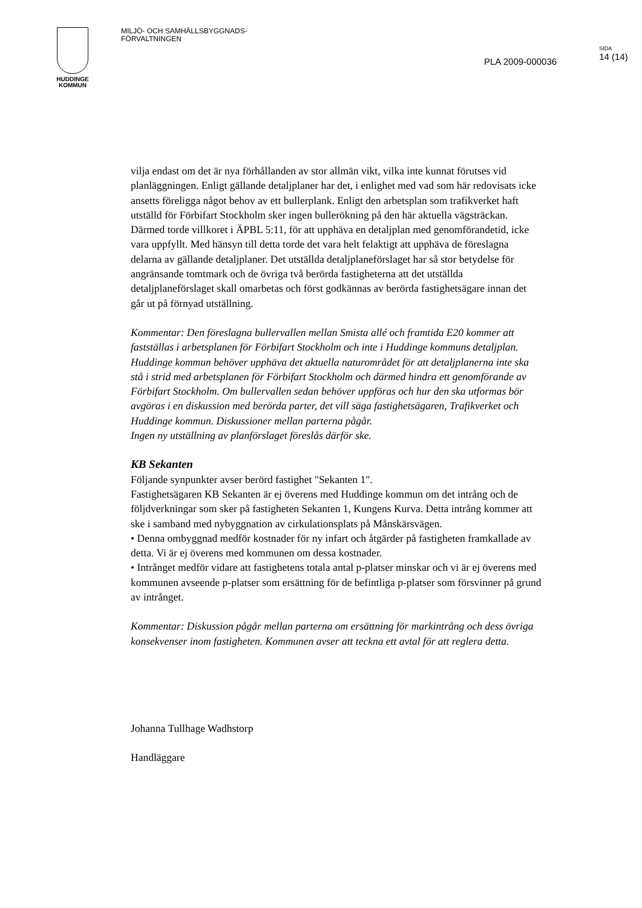HUDDINGE
KOMMUN
MILJÖ- OCH SAMHÄLLSBYGGNADS-
FÖRVALTNINGEN
PLA 2009-000036
SIDA
14 (14)
vilja endast om det är nya förhållanden av stor allmän vikt, vilka inte kunnat förutses vid planläggningen. Enligt gällande detaljplaner har det, i enlighet med vad som här redovisats icke ansetts föreligga något behov av ett bullerplank. Enligt den arbetsplan som trafikverket haft utställd för Förbifart Stockholm sker ingen bullerökning på den här aktuella vägsträckan. Därmed torde villkoret i ÄPBL 5:11, för att upphäva en detaljplan med genomförandetid, icke vara uppfyllt. Med hänsyn till detta torde det vara helt felaktigt att upphäva de föreslagna delarna av gällande detaljplaner. Det utställda detaljplaneförslaget har så stor betydelse för angränsande tomtmark och de övriga två berörda fastigheterna att det utställda detaljplaneförslaget skall omarbetas och först godkännas av berörda fastighetsägare innan det går ut på förnyad utställning.
Kommentar: Den föreslagna bullervallen mellan Smista allé och framtida E20 kommer att fastställas i arbetsplanen för Förbifart Stockholm och inte i Huddinge kommuns detaljplan. Huddinge kommun behöver upphäva det aktuella naturområdet för att detaljplanerna inte ska stå i strid med arbetsplanen för Förbifart Stockholm och därmed hindra ett genomförande av Förbifart Stockholm. Om bullervallen sedan behöver uppföras och hur den ska utformas bör avgöras i en diskussion med berörda parter, det vill säga fastighetsägaren, Trafikverket och Huddinge kommun. Diskussioner mellan parterna pågår.
Ingen ny utställning av planförslaget föreslås därför ske.
KB Sekanten
Följande synpunkter avser berörd fastighet "Sekanten 1".
Fastighetsägaren KB Sekanten är ej överens med Huddinge kommun om det intrång och de följdverkningar som sker på fastigheten Sekanten 1, Kungens Kurva. Detta intrång kommer att ske i samband med nybyggnation av cirkulationsplats på Månskärsvägen.
• Denna ombyggnad medför kostnader för ny infart och åtgärder på fastigheten framkallade av detta. Vi är ej överens med kommunen om dessa kostnader.
• Intrånget medför vidare att fastighetens totala antal p-platser minskar och vi är ej överens med kommunen avseende p-platser som ersättning för de befintliga p-platser som försvinner på grund av intrånget.
Kommentar: Diskussion pågår mellan parterna om ersättning för markintrång och dess övriga konsekvenser inom fastigheten. Kommunen avser att teckna ett avtal för att reglera detta.
Johanna Tullhage Wadhstorp
Handläggare